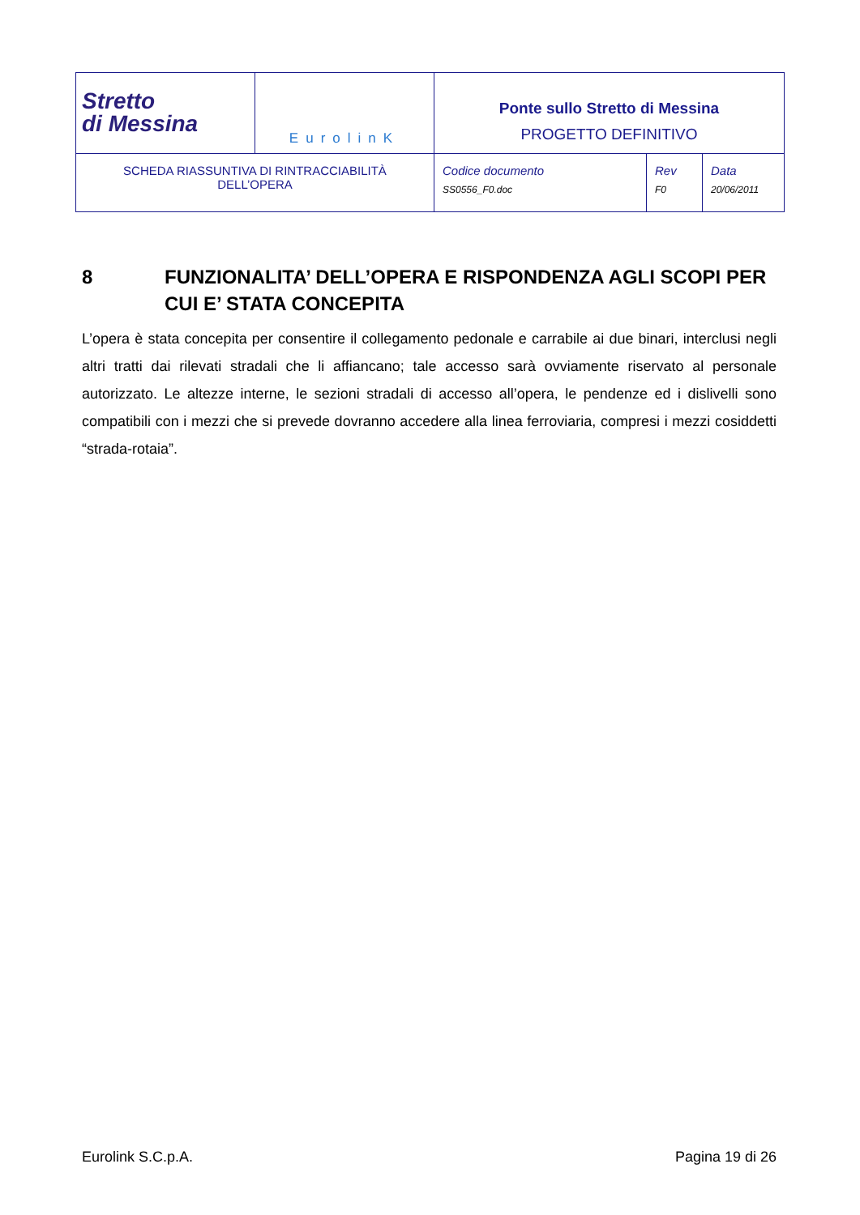| Stretto di Messina | EurolinK | Ponte sullo Stretto di Messina PROGETTO DEFINITIVO | | |
| SCHEDA RIASSUNTIVA DI RINTRACCIABILITÀ DELL’OPERA | | Codice documento SS0556_F0.doc | Rev F0 | Data 20/06/2011 |
8 FUNZIONALITA’ DELL’OPERA E RISPONDENZA AGLI SCOPI PER CUI E’ STATA CONCEPITA
L’opera è stata concepita per consentire il collegamento pedonale e carrabile ai due binari, interclusi negli altri tratti dai rilevati stradali che li affiancano; tale accesso sarà ovviamente riservato al personale autorizzato. Le altezze interne, le sezioni stradali di accesso all’opera, le pendenze ed i dislivelli sono compatibili con i mezzi che si prevede dovranno accedere alla linea ferroviaria, compresi i mezzi cosiddetti “strada-rotaia”.
Eurolink S.C.p.A. Pagina 19 di 26